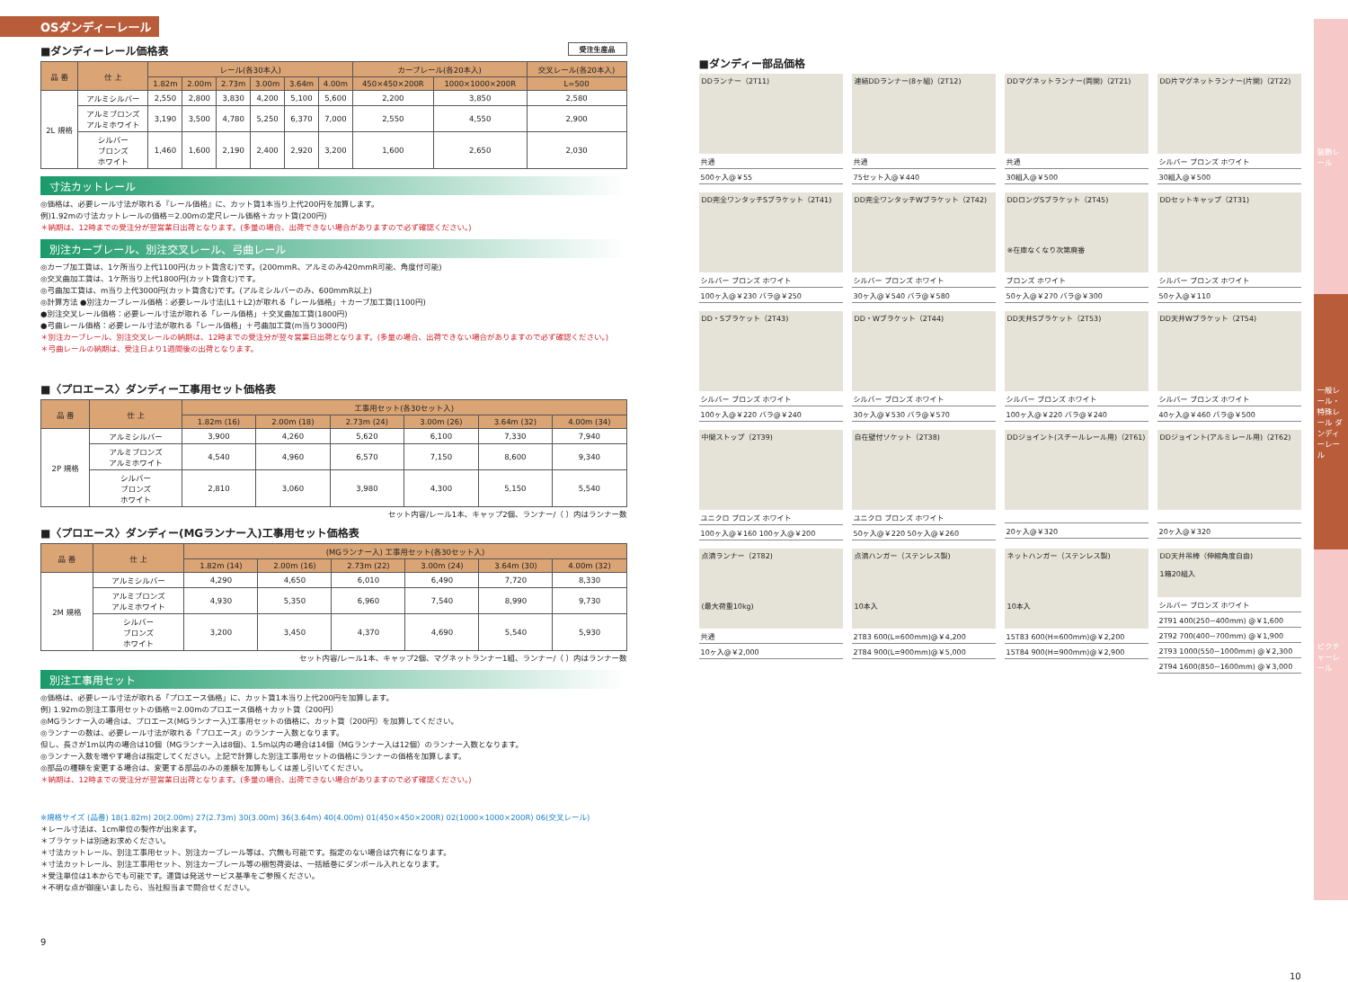OSダンディーレール
■ダンディーレール価格表 受注生産品
| 品 番 | 仕 上 | レール(各30本入) | | | | | | カーブレール(各20本入) | | 交叉レール(各20本入) |
| --- | --- | --- | --- | --- | --- | --- | --- | --- | --- | --- |
| | | 1.82m | 2.00m | 2.73m | 3.00m | 3.64m | 4.00m | 450×450×200R | 1000×1000×200R | L=500 |
| 2L 規格 | アルミシルバー | 2,550 | 2,800 | 3,830 | 4,200 | 5,100 | 5,600 | 2,200 | 3,850 | 2,580 |
| | アルミブロンズ アルミホワイト | 3,190 | 3,500 | 4,780 | 5,250 | 6,370 | 7,000 | 2,550 | 4,550 | 2,900 |
| | シルバー ブロンズ ホワイト | 1,460 | 1,600 | 2,190 | 2,400 | 2,920 | 3,200 | 1,600 | 2,650 | 2,030 |
寸法カットレール
◎価格は、必要レール寸法が取れる『レール価格』に、カット賃1本当り上代200円を加算します。
例)1.92mの寸法カットレールの価格＝2.00mの定尺レール価格＋カット賃(200円)
＊納期は、12時までの受注分が翌営業日出荷となります。(多量の場合、出荷できない場合がありますので必ず確認ください。)
別注カーブレール、別注交叉レール、弓曲レール
◎カーブ加工賃は、1ケ所当り上代1100円(カット賃含む)です。(200mmR、アルミのみ420mmR可能、角度付可能)
◎交叉曲加工賃は、1ケ所当り上代1800円(カット賃含む)です。
◎弓曲加工賃は、m当り上代3000円(カット賃含む)です。(アルミシルバーのみ、600mmR以上)
◎計算方法 ●別注カーブレール価格：必要レール寸法(L1＋L2)が取れる「レール価格」＋カーブ加工賃(1100円)
●別注交叉レール価格：必要レール寸法が取れる「レール価格」＋交叉曲加工賃(1800円)
●弓曲レール価格：必要レール寸法が取れる「レール価格」＋弓曲加工賃(m当り3000円)
＊別注カーブレール、別注交叉レールの納期は、12時までの受注分が翌々営業日出荷となります。(多量の場合、出荷できない場合がありますので必ず確認ください。)
＊弓曲レールの納期は、受注日より1週間後の出荷となります。
■〈プロエース〉ダンディー工事用セット価格表
| 品 番 | 仕 上 | 工事用セット(各30セット入) | | | | | |
| --- | --- | --- | --- | --- | --- | --- | --- |
| | | 1.82m (16) | 2.00m (18) | 2.73m (24) | 3.00m (26) | 3.64m (32) | 4.00m (34) |
| 2P 規格 | アルミシルバー | 3,900 | 4,260 | 5,620 | 6,100 | 7,330 | 7,940 |
| | アルミブロンズ アルミホワイト | 4,540 | 4,960 | 6,570 | 7,150 | 8,600 | 9,340 |
| | シルバー ブロンズ ホワイト | 2,810 | 3,060 | 3,980 | 4,300 | 5,150 | 5,540 |
セット内容/レール1本、キャップ2個、ランナー/（ ）内はランナー数
■〈プロエース〉ダンディー(MGランナー入)工事用セット価格表
| 品 番 | 仕 上 | (MGランナー入) 工事用セット(各30セット入) | | | | | |
| --- | --- | --- | --- | --- | --- | --- | --- |
| | | 1.82m (14) | 2.00m (16) | 2.73m (22) | 3.00m (24) | 3.64m (30) | 4.00m (32) |
| 2M 規格 | アルミシルバー | 4,290 | 4,650 | 6,010 | 6,490 | 7,720 | 8,330 |
| | アルミブロンズ アルミホワイト | 4,930 | 5,350 | 6,960 | 7,540 | 8,990 | 9,730 |
| | シルバー ブロンズ ホワイト | 3,200 | 3,450 | 4,370 | 4,690 | 5,540 | 5,930 |
セット内容/レール1本、キャップ2個、マグネットランナー1組、ランナー/（ ）内はランナー数
別注工事用セット
◎価格は、必要レール寸法が取れる「プロエース価格」に、カット賃1本当り上代200円を加算します。
例) 1.92mの別注工事用セットの価格＝2.00mのプロエース価格＋カット賃（200円）
◎MGランナー入の場合は、プロエース(MGランナー入)工事用セットの価格に、カット賃（200円）を加算してください。
◎ランナーの数は、必要レール寸法が取れる「プロエース」のランナー入数となります。
但し、長さが1m以内の場合は10個（MGランナー入は8個)、1.5m以内の場合は14個（MGランナー入は12個）のランナー入数となります。
◎ランナー入数を増やす場合は指定してください。上記で計算した別注工事用セットの価格にランナーの価格を加算します。
◎部品の種類を変更する場合は、変更する部品のみの差額を加算もしくは差し引いてください。
＊納期は、12時までの受注分が翌営業日出荷となります。(多量の場合、出荷できない場合がありますので必ず確認ください。)
※規格サイズ (品番) 18(1.82m) 20(2.00m) 27(2.73m) 30(3.00m) 36(3.64m) 40(4.00m) 01(450×450×200R) 02(1000×1000×200R) 06(交叉レール)
＊レール寸法は、1cm単位の製作が出来ます。
＊ブラケットは別途お求めください。
＊寸法カットレール、別注工事用セット、別注カーブレール等は、穴無も可能です。指定のない場合は穴有になります。
＊寸法カットレール、別注工事用セット、別注カーブレール等の梱包荷姿は、一括紙巻にダンボール入れとなります。
＊受注単位は1本からでも可能です。運賃は発送サービス基準をご参照ください。
＊不明な点が御座いましたら、当社担当まで問合せください。
9
■ダンディー部品価格
DDランナー（2T11)
共通
500ヶ入@￥55
連結DDランナー(8ヶ組)（2T12)
共通
75セット入@￥440
DDマグネットランナー(両開)（2T21)
共通
30組入@￥500
DD片マグネットランナー(片開)（2T22)
シルバー ブロンズ ホワイト
30組入@￥500
DD完全ワンタッチSブラケット（2T41)
シルバー ブロンズ ホワイト
100ヶ入@￥230 バラ@￥250
DD完全ワンタッチWブラケット（2T42)
シルバー ブロンズ ホワイト
30ヶ入@￥540 バラ@￥580
DDロングSブラケット（2T45)
※在庫なくなり次第廃番
ブロンズ ホワイト
50ヶ入@￥270 バラ@￥300
DDセットキャップ（2T31)
シルバー ブロンズ ホワイト
50ヶ入@￥110
DD・Sブラケット（2T43)
シルバー ブロンズ ホワイト
100ヶ入@￥220 バラ@￥240
DD・Wブラケット（2T44)
シルバー ブロンズ ホワイト
30ヶ入@￥530 バラ@￥570
DD天井Sブラケット（2T53)
シルバー ブロンズ ホワイト
100ヶ入@￥220 バラ@￥240
DD天井Wブラケット（2T54)
シルバー ブロンズ ホワイト
40ヶ入@￥460 バラ@￥500
中間ストップ（2T39)
ユニクロ ブロンズ ホワイト
100ヶ入@￥160 100ヶ入@￥200
自在壁付ソケット（2T38)
ユニクロ ブロンズ ホワイト
50ヶ入@￥220 50ヶ入@￥260
DDジョイント(スチールレール用)（2T61)
20ヶ入@￥320
DDジョイント(アルミレール用)（2T62)
20ヶ入@￥320
点滴ランナー（2T82)
(最大荷重10kg)
共通
10ヶ入@￥2,000
点滴ハンガー（ステンレス製)
10本入
2T83 600(L=600mm)@￥4,200
2T84 900(L=900mm)@￥5,000
ネットハンガー（ステンレス製)
10本入
15T83 600(H=600mm)@￥2,200
15T84 900(H=900mm)@￥2,900
DD天井吊棒（伸縮角度自由)
1箱20組入
シルバー ブロンズ ホワイト
2T91 400(250~400mm) @￥1,600
2T92 700(400~700mm) @￥1,900
2T93 1000(550~1000mm) @￥2,300
2T94 1600(850~1600mm) @￥3,000
10
装飾レール
一般レール・特殊レール ダンディーレール
ピクチャーレール